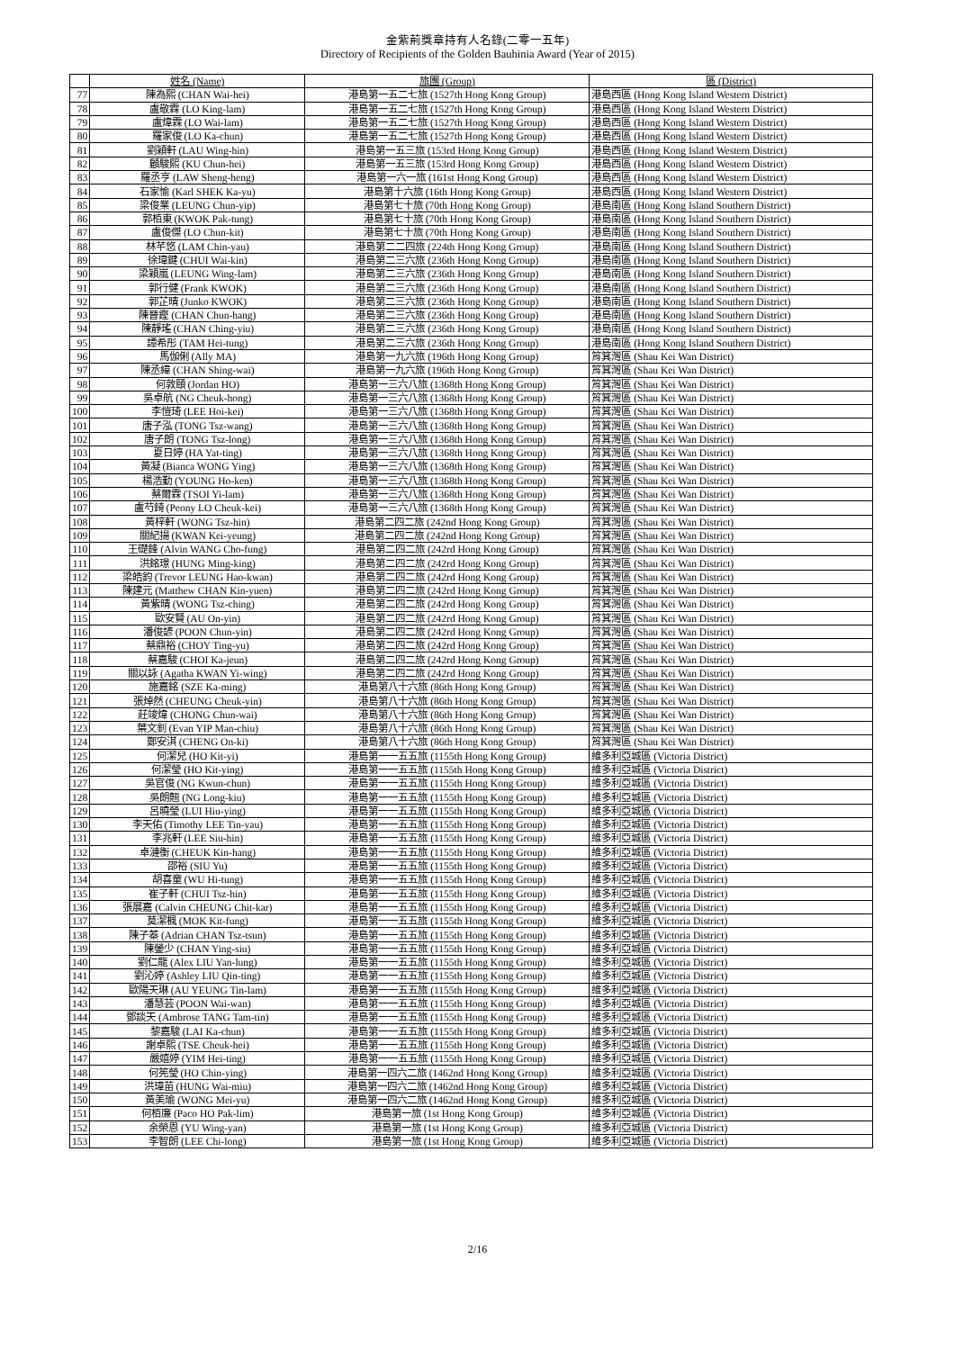金紫荊獎章持有人名錄(二零一五年)
Directory of Recipients of the Golden Bauhinia Award (Year of 2015)
| | 姓名 (Name) | 旅團 (Group) | 區 (District) |
| --- | --- | --- | --- |
| 77 | 陳為熙 (CHAN Wai-hei) | 港島第一五二七旅 (1527th Hong Kong Group) | 港島西區 (Hong Kong Island Western District) |
| 78 | 盧敬霖 (LO King-lam) | 港島第一五二七旅 (1527th Hong Kong Group) | 港島西區 (Hong Kong Island Western District) |
| 79 | 盧煒霖 (LO Wai-lam) | 港島第一五二七旅 (1527th Hong Kong Group) | 港島西區 (Hong Kong Island Western District) |
| 80 | 羅家俊 (LO Ka-chun) | 港島第一五二七旅 (1527th Hong Kong Group) | 港島西區 (Hong Kong Island Western District) |
| 81 | 劉穎軒 (LAU Wing-hin) | 港島第一五三旅 (153rd Hong Kong Group) | 港島西區 (Hong Kong Island Western District) |
| 82 | 顧駿熙 (KU Chun-hei) | 港島第一五三旅 (153rd Hong Kong Group) | 港島西區 (Hong Kong Island Western District) |
| 83 | 羅丞亨 (LAW Sheng-heng) | 港島第一六一旅 (161st Hong Kong Group) | 港島西區 (Hong Kong Island Western District) |
| 84 | 石家愉 (Karl SHEK Ka-yu) | 港島第十六旅 (16th Hong Kong Group) | 港島西區 (Hong Kong Island Western District) |
| 85 | 梁俊業 (LEUNG Chun-yip) | 港島第七十旅 (70th Hong Kong Group) | 港島南區 (Hong Kong Island Southern District) |
| 86 | 郭栢東 (KWOK Pak-tung) | 港島第七十旅 (70th Hong Kong Group) | 港島南區 (Hong Kong Island Southern District) |
| 87 | 盧俊傑 (LO Chun-kit) | 港島第七十旅 (70th Hong Kong Group) | 港島南區 (Hong Kong Island Southern District) |
| 88 | 林芊悠 (LAM Chin-yau) | 港島第二二四旅 (224th Hong Kong Group) | 港島南區 (Hong Kong Island Southern District) |
| 89 | 徐瑋鍵 (CHUI Wai-kin) | 港島第二三六旅 (236th Hong Kong Group) | 港島南區 (Hong Kong Island Southern District) |
| 90 | 梁穎嵐 (LEUNG Wing-lam) | 港島第二三六旅 (236th Hong Kong Group) | 港島南區 (Hong Kong Island Southern District) |
| 91 | 郭行健 (Frank KWOK) | 港島第二三六旅 (236th Hong Kong Group) | 港島南區 (Hong Kong Island Southern District) |
| 92 | 郭芷晴 (Junko KWOK) | 港島第二三六旅 (236th Hong Kong Group) | 港島南區 (Hong Kong Island Southern District) |
| 93 | 陳晉鏗 (CHAN Chun-hang) | 港島第二三六旅 (236th Hong Kong Group) | 港島南區 (Hong Kong Island Southern District) |
| 94 | 陳靜瑤 (CHAN Ching-yiu) | 港島第二三六旅 (236th Hong Kong Group) | 港島南區 (Hong Kong Island Southern District) |
| 95 | 譚希彤 (TAM Hei-tung) | 港島第二三六旅 (236th Hong Kong Group) | 港島南區 (Hong Kong Island Southern District) |
| 96 | 馬伽俐 (Ally MA) | 港島第一九六旅 (196th Hong Kong Group) | 筲箕灣區 (Shau Kei Wan District) |
| 97 | 陳丞緯 (CHAN Shing-wai) | 港島第一九六旅 (196th Hong Kong Group) | 筲箕灣區 (Shau Kei Wan District) |
| 98 | 何敦頤 (Jordan HO) | 港島第一三六八旅 (1368th Hong Kong Group) | 筲箕灣區 (Shau Kei Wan District) |
| 99 | 吳卓航 (NG Cheuk-hong) | 港島第一三六八旅 (1368th Hong Kong Group) | 筲箕灣區 (Shau Kei Wan District) |
| 100 | 李愷琦 (LEE Hoi-kei) | 港島第一三六八旅 (1368th Hong Kong Group) | 筲箕灣區 (Shau Kei Wan District) |
| 101 | 唐子泓 (TONG Tsz-wang) | 港島第一三六八旅 (1368th Hong Kong Group) | 筲箕灣區 (Shau Kei Wan District) |
| 102 | 唐子朗 (TONG Tsz-long) | 港島第一三六八旅 (1368th Hong Kong Group) | 筲箕灣區 (Shau Kei Wan District) |
| 103 | 夏日婷 (HA Yat-ting) | 港島第一三六八旅 (1368th Hong Kong Group) | 筲箕灣區 (Shau Kei Wan District) |
| 104 | 黃凝 (Bianca WONG Ying) | 港島第一三六八旅 (1368th Hong Kong Group) | 筲箕灣區 (Shau Kei Wan District) |
| 105 | 楊浩勤 (YOUNG Ho-ken) | 港島第一三六八旅 (1368th Hong Kong Group) | 筲箕灣區 (Shau Kei Wan District) |
| 106 | 蔡爾霖 (TSOI Yi-lam) | 港島第一三六八旅 (1368th Hong Kong Group) | 筲箕灣區 (Shau Kei Wan District) |
| 107 | 盧芍錡 (Peony LO Cheuk-kei) | 港島第一三六八旅 (1368th Hong Kong Group) | 筲箕灣區 (Shau Kei Wan District) |
| 108 | 黃梓軒 (WONG Tsz-hin) | 港島第二四二旅 (242nd Hong Kong Group) | 筲箕灣區 (Shau Kei Wan District) |
| 109 | 關紀揚 (KWAN Kei-yeung) | 港島第二四二旅 (242nd Hong Kong Group) | 筲箕灣區 (Shau Kei Wan District) |
| 110 | 王礎鋒 (Alvin WANG Cho-fung) | 港島第二四二旅 (242rd Hong Kong Group) | 筲箕灣區 (Shau Kei Wan District) |
| 111 | 洪銘璟 (HUNG Ming-king) | 港島第二四二旅 (242rd Hong Kong Group) | 筲箕灣區 (Shau Kei Wan District) |
| 112 | 梁皓鈞 (Trevor LEUNG Hao-kwan) | 港島第二四二旅 (242rd Hong Kong Group) | 筲箕灣區 (Shau Kei Wan District) |
| 113 | 陳建元 (Matthew CHAN Kin-yuen) | 港島第二四二旅 (242rd Hong Kong Group) | 筲箕灣區 (Shau Kei Wan District) |
| 114 | 黃紫晴 (WONG Tsz-ching) | 港島第二四二旅 (242rd Hong Kong Group) | 筲箕灣區 (Shau Kei Wan District) |
| 115 | 歐安賢 (AU On-yin) | 港島第二四二旅 (242rd Hong Kong Group) | 筲箕灣區 (Shau Kei Wan District) |
| 116 | 潘俊諺 (POON Chun-yin) | 港島第二四二旅 (242rd Hong Kong Group) | 筲箕灣區 (Shau Kei Wan District) |
| 117 | 蔡鼎裕 (CHOY Ting-yu) | 港島第二四二旅 (242rd Hong Kong Group) | 筲箕灣區 (Shau Kei Wan District) |
| 118 | 蔡嘉駿 (CHOI Ka-jeun) | 港島第二四二旅 (242rd Hong Kong Group) | 筲箕灣區 (Shau Kei Wan District) |
| 119 | 關以詠 (Agatha KWAN Yi-wing) | 港島第二四二旅 (242rd Hong Kong Group) | 筲箕灣區 (Shau Kei Wan District) |
| 120 | 施嘉銘 (SZE Ka-ming) | 港島第八十六旅 (86th Hong Kong Group) | 筲箕灣區 (Shau Kei Wan District) |
| 121 | 張焯然 (CHEUNG Cheuk-yin) | 港島第八十六旅 (86th Hong Kong Group) | 筲箕灣區 (Shau Kei Wan District) |
| 122 | 莊竣煒 (CHONG Chun-wai) | 港島第八十六旅 (86th Hong Kong Group) | 筲箕灣區 (Shau Kei Wan District) |
| 123 | 葉文釗 (Evan YIP Man-chiu) | 港島第八十六旅 (86th Hong Kong Group) | 筲箕灣區 (Shau Kei Wan District) |
| 124 | 鄭安淇 (CHENG On-ki) | 港島第八十六旅 (86th Hong Kong Group) | 筲箕灣區 (Shau Kei Wan District) |
| 125 | 何潔兒 (HO Kit-yi) | 港島第一一五五旅 (1155th Hong Kong Group) | 維多利亞城區 (Victoria District) |
| 126 | 何潔瑩 (HO Kit-ying) | 港島第一一五五旅 (1155th Hong Kong Group) | 維多利亞城區 (Victoria District) |
| 127 | 吳官俊 (NG Kwun-chun) | 港島第一一五五旅 (1155th Hong Kong Group) | 維多利亞城區 (Victoria District) |
| 128 | 吳朗翹 (NG Long-kiu) | 港島第一一五五旅 (1155th Hong Kong Group) | 維多利亞城區 (Victoria District) |
| 129 | 呂曉瑩 (LUI Hiu-ying) | 港島第一一五五旅 (1155th Hong Kong Group) | 維多利亞城區 (Victoria District) |
| 130 | 李天佑 (Timothy LEE Tin-yau) | 港島第一一五五旅 (1155th Hong Kong Group) | 維多利亞城區 (Victoria District) |
| 131 | 李兆軒 (LEE Siu-hin) | 港島第一一五五旅 (1155th Hong Kong Group) | 維多利亞城區 (Victoria District) |
| 132 | 卓漣衡 (CHEUK Kin-hang) | 港島第一一五五旅 (1155th Hong Kong Group) | 維多利亞城區 (Victoria District) |
| 133 | 邵裕 (SIU Yu) | 港島第一一五五旅 (1155th Hong Kong Group) | 維多利亞城區 (Victoria District) |
| 134 | 胡喜童 (WU Hi-tung) | 港島第一一五五旅 (1155th Hong Kong Group) | 維多利亞城區 (Victoria District) |
| 135 | 崔子軒 (CHUI Tsz-hin) | 港島第一一五五旅 (1155th Hong Kong Group) | 維多利亞城區 (Victoria District) |
| 136 | 張展嘉 (Calvin CHEUNG Chit-kar) | 港島第一一五五旅 (1155th Hong Kong Group) | 維多利亞城區 (Victoria District) |
| 137 | 莫潔楓 (MOK Kit-fung) | 港島第一一五五旅 (1155th Hong Kong Group) | 維多利亞城區 (Victoria District) |
| 138 | 陳子蓁 (Adrian CHAN Tsz-tsun) | 港島第一一五五旅 (1155th Hong Kong Group) | 維多利亞城區 (Victoria District) |
| 139 | 陳鎣少 (CHAN Ying-siu) | 港島第一一五五旅 (1155th Hong Kong Group) | 維多利亞城區 (Victoria District) |
| 140 | 劉仁龍 (Alex LIU Yan-lung) | 港島第一一五五旅 (1155th Hong Kong Group) | 維多利亞城區 (Victoria District) |
| 141 | 劉沁婷 (Ashley LIU Qin-ting) | 港島第一一五五旅 (1155th Hong Kong Group) | 維多利亞城區 (Victoria District) |
| 142 | 歐陽天琳 (AU YEUNG Tin-lam) | 港島第一一五五旅 (1155th Hong Kong Group) | 維多利亞城區 (Victoria District) |
| 143 | 潘慧芸 (POON Wai-wan) | 港島第一一五五旅 (1155th Hong Kong Group) | 維多利亞城區 (Victoria District) |
| 144 | 鄧談天 (Ambrose TANG Tam-tin) | 港島第一一五五旅 (1155th Hong Kong Group) | 維多利亞城區 (Victoria District) |
| 145 | 黎嘉駿 (LAI Ka-chun) | 港島第一一五五旅 (1155th Hong Kong Group) | 維多利亞城區 (Victoria District) |
| 146 | 謝卓熙 (TSE Cheuk-hei) | 港島第一一五五旅 (1155th Hong Kong Group) | 維多利亞城區 (Victoria District) |
| 147 | 嚴嬉婷 (YIM Hei-ting) | 港島第一一五五旅 (1155th Hong Kong Group) | 維多利亞城區 (Victoria District) |
| 148 | 何筅瑩 (HO Chin-ying) | 港島第一四六二旅 (1462nd Hong Kong Group) | 維多利亞城區 (Victoria District) |
| 149 | 洪瑋苗 (HUNG Wai-miu) | 港島第一四六二旅 (1462nd Hong Kong Group) | 維多利亞城區 (Victoria District) |
| 150 | 黃美瑜 (WONG Mei-yu) | 港島第一四六二旅 (1462nd Hong Kong Group) | 維多利亞城區 (Victoria District) |
| 151 | 何栢廉 (Paco HO Pak-lim) | 港島第一旅 (1st Hong Kong Group) | 維多利亞城區 (Victoria District) |
| 152 | 余榮恩 (YU Wing-yan) | 港島第一旅 (1st Hong Kong Group) | 維多利亞城區 (Victoria District) |
| 153 | 李智朗 (LEE Chi-long) | 港島第一旅 (1st Hong Kong Group) | 維多利亞城區 (Victoria District) |
2/16